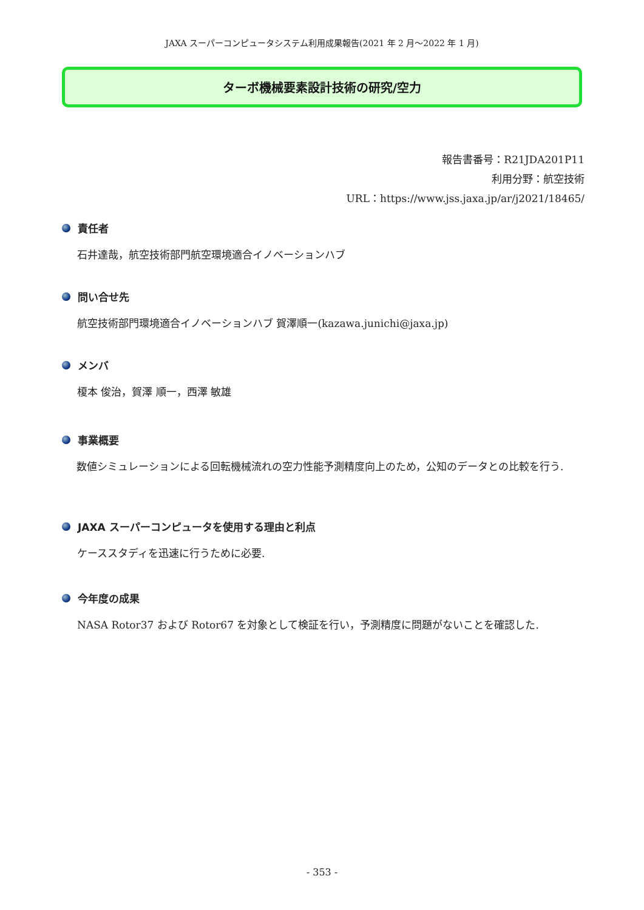JAXA スーパーコンピュータシステム利用成果報告(2021 年 2 月～2022 年 1 月)
ターボ機械要素設計技術の研究/空力
報告書番号：R21JDA201P11
利用分野：航空技術
URL：https://www.jss.jaxa.jp/ar/j2021/18465/
責任者
石井達哉，航空技術部門航空環境適合イノベーションハブ
問い合せ先
航空技術部門環境適合イノベーションハブ 賀澤順一(kazawa.junichi@jaxa.jp)
メンバ
榎本 俊治，賀澤 順一，西澤 敏雄
事業概要
数値シミュレーションによる回転機械流れの空力性能予測精度向上のため，公知のデータとの比較を行う.
JAXA スーパーコンピュータを使用する理由と利点
ケーススタディを迅速に行うために必要.
今年度の成果
NASA Rotor37 および Rotor67 を対象として検証を行い，予測精度に問題がないことを確認した.
- 353 -